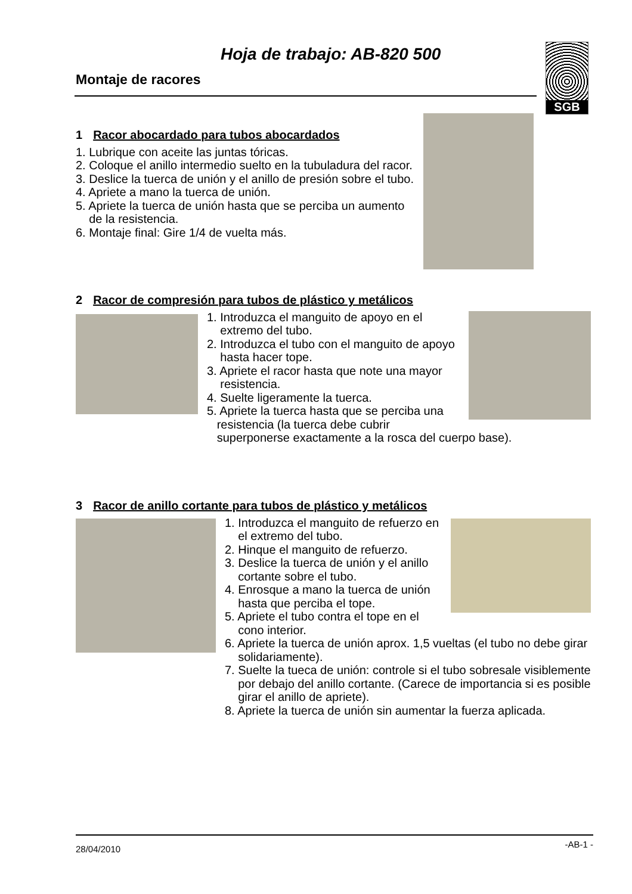Hoja de trabajo: AB-820 500
Montaje de racores
SGB
1 Racor abocardado para tubos abocardados
1. Lubrique con aceite las juntas tóricas.
2. Coloque el anillo intermedio suelto en la tubuladura del racor.
3. Deslice la tuerca de unión y el anillo de presión sobre el tubo.
4. Apriete a mano la tuerca de unión.
5. Apriete la tuerca de unión hasta que se perciba un aumento
de la resistencia.
6. Montaje final: Gire 1/4 de vuelta más.
2 Racor de compresión para tubos de plástico y metálicos
1. Introduzca el manguito de apoyo en el
extremo del tubo.
2. Introduzca el tubo con el manguito de apoyo
hasta hacer tope.
3. Apriete el racor hasta que note una mayor
resistencia.
4. Suelte ligeramente la tuerca.
5. Apriete la tuerca hasta que se perciba una
resistencia (la tuerca debe cubrir
superponerse exactamente a la rosca del cuerpo base).
3 Racor de anillo cortante para tubos de plástico y metálicos
1. Introduzca el manguito de refuerzo en
el extremo del tubo.
2. Hinque el manguito de refuerzo.
3. Deslice la tuerca de unión y el anillo
cortante sobre el tubo.
4. Enrosque a mano la tuerca de unión
hasta que perciba el tope.
5. Apriete el tubo contra el tope en el
cono interior.
6. Apriete la tuerca de unión aprox. 1,5 vueltas (el tubo no debe girar
solidariamente).
7. Suelte la tueca de unión: controle si el tubo sobresale visiblemente
por debajo del anillo cortante. (Carece de importancia si es posible
girar el anillo de apriete).
8. Apriete la tuerca de unión sin aumentar la fuerza aplicada.
28/04/2010 -AB-1 -